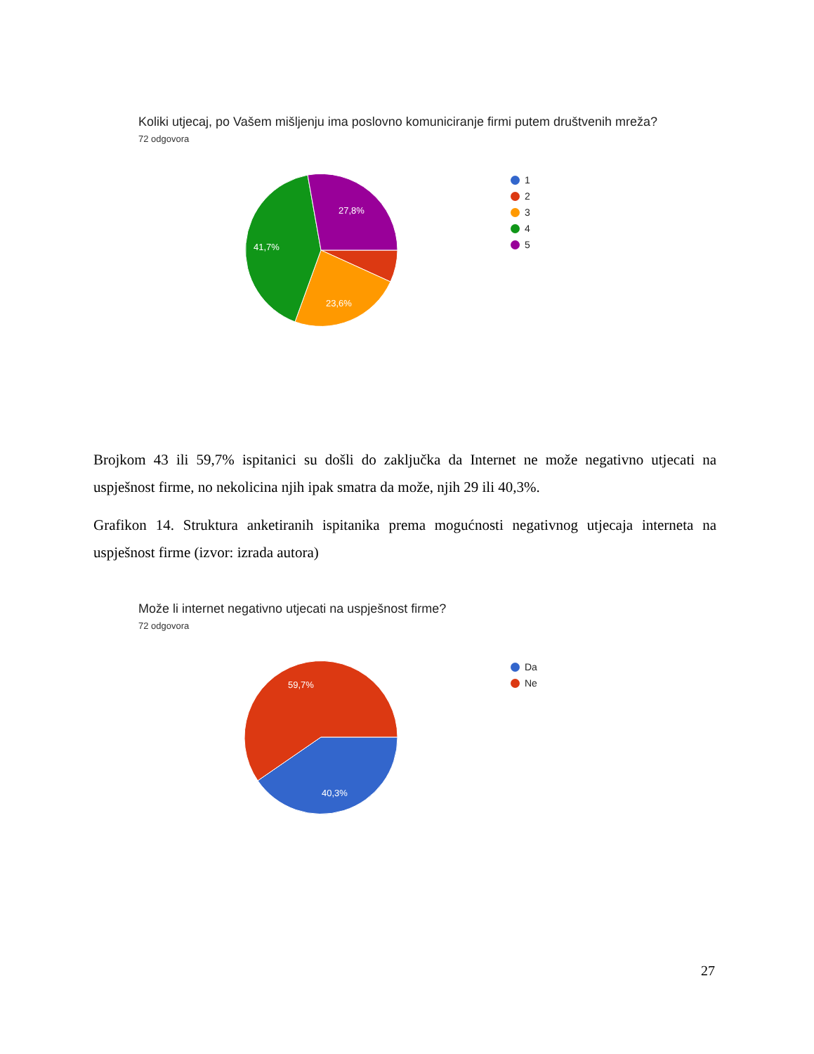Koliki utjecaj, po Vašem mišljenju ima poslovno komuniciranje firmi putem društvenih mreža?
72 odgovora
27,8%
41,7%
23,6%
1
2
3
4
5
Brojkom 43 ili 59,7% ispitanici su došli do zaključka da Internet ne može negativno utjecati na uspješnost firme, no nekolicina njih ipak smatra da može, njih 29 ili 40,3%.
Grafikon 14. Struktura anketiranih ispitanika prema mogućnosti negativnog utjecaja interneta na uspješnost firme (izvor: izrada autora)
Može li internet negativno utjecati na uspješnost firme?
72 odgovora
59,7%
40,3%
Da
Ne
27